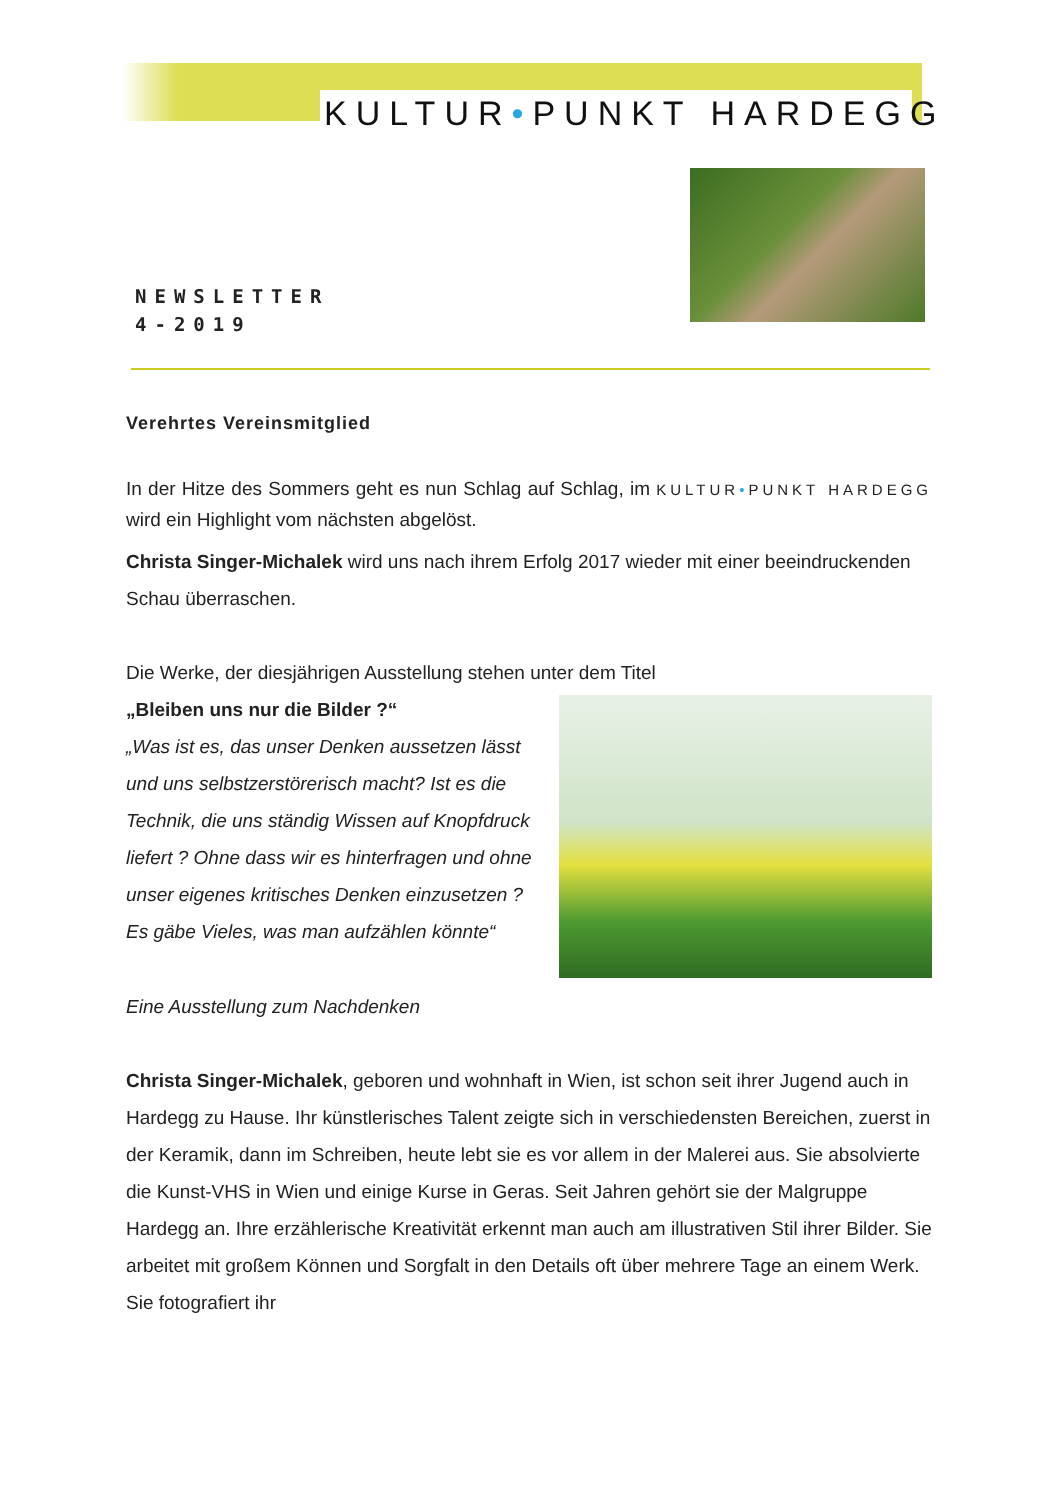KULTUR•PUNKT HARDEGG
NEWSLETTER
4-2019
Verehrtes Vereinsmitglied
In der Hitze des Sommers geht es nun Schlag auf Schlag, im KULTUR•PUNKT HARDEGG wird ein Highlight vom nächsten abgelöst.
Christa Singer-Michalek wird uns nach ihrem Erfolg 2017 wieder mit einer beeindruckenden Schau überraschen.
Die Werke, der diesjährigen Ausstellung stehen unter dem Titel
„Bleiben uns nur die Bilder ?“
„Was ist es, das unser Denken aussetzen lässt und uns selbstzerstörerisch macht? Ist es die Technik, die uns ständig Wissen auf Knopfdruck liefert ? Ohne dass wir es hinterfragen und ohne unser eigenes kritisches Denken einzusetzen ?
Es gäbe Vieles, was man aufzählen könnte“
Eine Ausstellung zum Nachdenken
Christa Singer-Michalek, geboren und wohnhaft in Wien, ist schon seit ihrer Jugend auch in Hardegg zu Hause. Ihr künstlerisches Talent zeigte sich in verschiedensten Bereichen, zuerst in der Keramik, dann im Schreiben, heute lebt sie es vor allem in der Malerei aus. Sie absolvierte die Kunst-VHS in Wien und einige Kurse in Geras. Seit Jahren gehört sie der Malgruppe Hardegg an. Ihre erzählerische Kreativität erkennt man auch am illustrativen Stil ihrer Bilder. Sie arbeitet mit großem Können und Sorgfalt in den Details oft über mehrere Tage an einem Werk. Sie fotografiert ihr